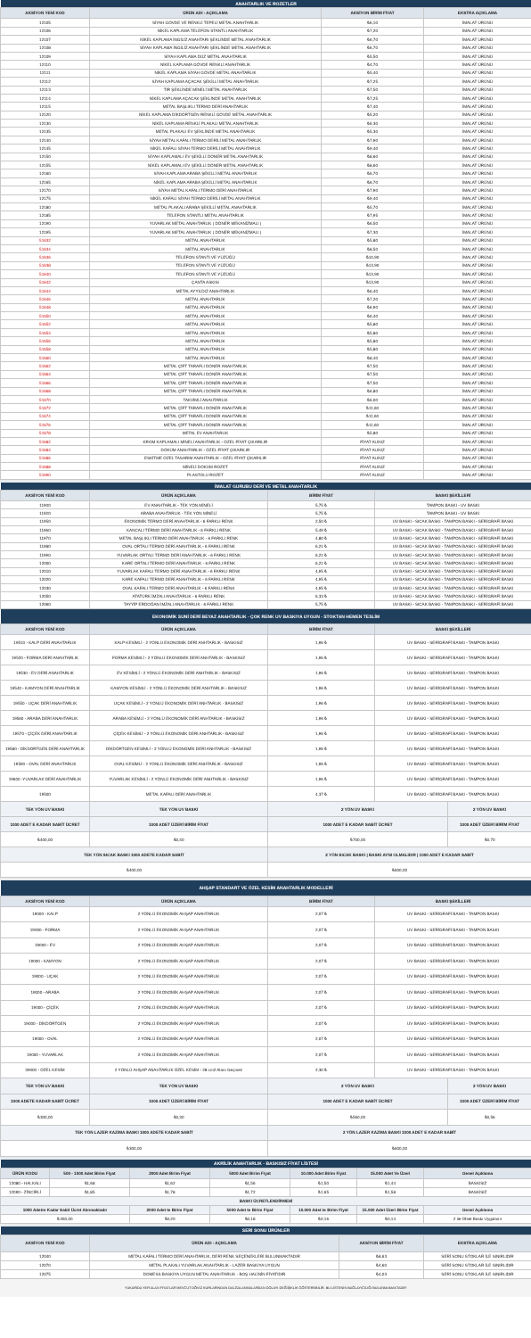| ANAHTARLIK VE ROZETLER | | | |
| AKSİYON YENİ KOD | ÜRÜN ADI - AÇIKLAMA | AKSİYON BİRİM FİYAT | EKSTRA AÇIKLAMA |
| 12105 | SİYAH GÖVDE VE RENKLİ TEPELİ METAL ANAHTARLIK | ₺6,10 | İMALAT ÜRÜNÜ |
| 12106 | NİKEL KAPLAMA TELEFON STANTLI ANAHTARLIK | ₺7,20 | İMALAT ÜRÜNÜ |
| 12107 | NİKEL KAPLAMA İNGİLİZ ANAHTARI ŞEKLİNDE METAL ANAHTARLIK | ₺6,70 | İMALAT ÜRÜNÜ |
| 12108 | SİYAH KAPLAMA İNGİLİZ ANAHTARI ŞEKLİNDE METAL ANAHTARLIK | ₺6,70 | İMALAT ÜRÜNÜ |
| 12109 | SİYAH KAPLAMA DÜZ METAL ANAHTARLIK | ₺5,50 | İMALAT ÜRÜNÜ |
| 12110 | NİKEL KAPLAMA GÖVDE RENKLİ ANAHTARLIK | ₺4,70 | İMALAT ÜRÜNÜ |
| 12111 | NİKEL KAPLAMA SİYAH GÖVDE METAL ANAHTARLIK | ₺5,40 | İMALAT ÜRÜNÜ |
| 12112 | SİYAH KAPLAMA AÇACAK ŞEKİLLİ METAL ANAHTARLIK | ₺7,25 | İMALAT ÜRÜNÜ |
| 12113 | TIR ŞEKLİNDE MİNELİ METAL ANAHTARLIK | ₺7,50 | İMALAT ÜRÜNÜ |
| 12114 | NİKEL KAPLAMA AÇACAK ŞEKLİNDE METAL ANAHTARLIK | ₺7,25 | İMALAT ÜRÜNÜ |
| 12115 | METAL BAŞLIKLI TERMO DERİ ANAHTARLIK | ₺7,40 | İMALAT ÜRÜNÜ |
| 12120 | NİKEL KAPLAMA DİKDÖRTGEN RENKLİ GÖVDE METAL ANAHTARLIK | ₺5,20 | İMALAT ÜRÜNÜ |
| 12130 | NİKEL KAPLAMA RENKLİ PLAKALI METAL ANAHTARLIK | ₺6,30 | İMALAT ÜRÜNÜ |
| 12135 | METAL PLAKALI EV ŞEKLİNDE METAL ANAHTARLIK | ₺5,30 | İMALAT ÜRÜNÜ |
| 12140 | SİYAH METAL KAFALI TERMO DERİLİ METAL ANAHTARLIK | ₺7,90 | İMALAT ÜRÜNÜ |
| 12145 | NİKEL KAFALI SİYAH TERMO DERİLİ METAL ANAHTARLIK | ₺9,40 | İMALAT ÜRÜNÜ |
| 12150 | SİYAH KAPLAMALI EV ŞEKİLLİ DÖNER METAL ANAHTARLIK | ₺8,60 | İMALAT ÜRÜNÜ |
| 12155 | NİKEL KAPLAMALI EV ŞEKİLLİ DÖNER METAL ANAHTARLIK | ₺8,60 | İMALAT ÜRÜNÜ |
| 12160 | SİYAH KAPLAMA ARABA ŞEKİLLİ METAL ANAHTARLIK | ₺6,70 | İMALAT ÜRÜNÜ |
| 12165 | NİKEL KAPLAMA ARABA ŞEKİLLİ METAL ANAHTARLIK | ₺6,70 | İMALAT ÜRÜNÜ |
| 12170 | SİYAH METAL KAFALI TERMO DERİ ANAHTARLIK | ₺7,90 | İMALAT ÜRÜNÜ |
| 12175 | NİKEL KAFALI SİYAH TERMO DERİLİ METAL ANAHTARLIK | ₺9,40 | İMALAT ÜRÜNÜ |
| 12180 | METAL PLAKALI ARABA ŞEKİLLİ METAL ANAHTARLIK | ₺5,70 | İMALAT ÜRÜNÜ |
| 12185 | TELEFON STANTLI METAL ANAHTARLIK | ₺7,95 | İMALAT ÜRÜNÜ |
| 12190 | YUVARLAK METAL ANAHTARLIK ( DÖNER MEKANİZMALI ) | ₺6,50 | İMALAT ÜRÜNÜ |
| 12195 | YUVARLAK METAL ANAHTARLIK ( DÖNER MEKANİZMALI ) | ₺7,30 | İMALAT ÜRÜNÜ |
| 51632 | METAL ANAHTARLIK | ₺5,80 | İMALAT ÜRÜNÜ |
| 51634 | METAL ANAHTARLIK | ₺8,50 | İMALAT ÜRÜNÜ |
| 51636 | TELEFON STANTI VE YÜZÜĞÜ | ₺10,90 | İMALAT ÜRÜNÜ |
| 51638 | TELEFON STANTI VE YÜZÜĞÜ | ₺13,90 | İMALAT ÜRÜNÜ |
| 51640 | TELEFON STANTI VE YÜZÜĞÜ | ₺13,90 | İMALAT ÜRÜNÜ |
| 51642 | ÇANTA ASKISI | ₺13,90 | İMALAT ÜRÜNÜ |
| 51644 | METAL AYYILDIZ ANAHTARLIK | ₺6,40 | İMALAT ÜRÜNÜ |
| 51646 | METAL ANAHTARLIK | ₺7,20 | İMALAT ÜRÜNÜ |
| 51648 | METAL ANAHTARLIK | ₺6,90 | İMALAT ÜRÜNÜ |
| 51650 | METAL ANAHTARLIK | ₺6,40 | İMALAT ÜRÜNÜ |
| 51652 | METAL ANAHTARLIK | ₺5,80 | İMALAT ÜRÜNÜ |
| 51654 | METAL ANAHTARLIK | ₺5,80 | İMALAT ÜRÜNÜ |
| 51656 | METAL ANAHTARLIK | ₺5,80 | İMALAT ÜRÜNÜ |
| 51658 | METAL ANAHTARLIK | ₺5,80 | İMALAT ÜRÜNÜ |
| 51660 | METAL ANAHTARLIK | ₺8,40 | İMALAT ÜRÜNÜ |
| 51662 | METAL ÇİFT TARAFLI DÖNER ANAHTARLIK | ₺7,50 | İMALAT ÜRÜNÜ |
| 51664 | METAL ÇİFT TARAFLI DÖNER ANAHTARLIK | ₺7,50 | İMALAT ÜRÜNÜ |
| 51666 | METAL ÇİFT TARAFLI DÖNER ANAHTARLIK | ₺7,50 | İMALAT ÜRÜNÜ |
| 51668 | METAL ÇİFT TARAFLI DÖNER ANAHTARLIK | ₺6,80 | İMALAT ÜRÜNÜ |
| 51670 | TAKVİMLİ ANAHTARLIK | ₺6,00 | İMALAT ÜRÜNÜ |
| 51672 | METAL ÇİFT TARAFLI DÖNER ANAHTARLIK | ₺11,60 | İMALAT ÜRÜNÜ |
| 51674 | METAL ÇİFT TARAFLI DÖNER ANAHTARLIK | ₺11,60 | İMALAT ÜRÜNÜ |
| 51676 | METAL ÇİFT TARAFLI DÖNER ANAHTARLIK | ₺11,60 | İMALAT ÜRÜNÜ |
| 51678 | METAL EV ANAHTARLIK | ₺5,80 | İMALAT ÜRÜNÜ |
| 51682 | KROM KAPLAMALI MİNELİ ANAHTARLIK - ÖZEL FİYAT ÇIKARILIR | FİYAT ALINIZ | İMALAT ÜRÜNÜ |
| 51684 | DÖKÜM ANAHTARLIK - ÖZEL FİYAT ÇIKARILIR | FİYAT ALINIZ | İMALAT ÜRÜNÜ |
| 51686 | ESKİTME ÖZEL TASARIM ANAHTARLIK - ÖZEL FİYAT ÇIKARILIR | FİYAT ALINIZ | İMALAT ÜRÜNÜ |
| 51688 | MİNELİ DÖKÜM ROZET | FİYAT ALINIZ | İMALAT ÜRÜNÜ |
| 51690 | PLASTOLU ROZET | FİYAT ALINIZ | İMALAT ÜRÜNÜ |
| İMALAT GURUBU DERİ VE METAL ANAHTARLIK | | | |
| AKSİYON YENİ KOD | ÜRÜN AÇIKLAMA | BİRİM FİYAT | BASKI ŞEKİLLERİ |
| 11900 | EV ANAHTARLIK - TEK YÖN MİNELİ | 5,75 ₺ | TAMPON BASKI - UV BASKI |
| 11920 | ARABA ANAHTARLIK - TEK YÖN MİNELİ | 5,75 ₺ | TAMPON BASKI - UV BASKI |
| 11950 | EKONOMİK TERMO DERİ ANAHTARLIK - 6 FARKLI RENK | 2,50 ₺ | UV BASKI - SICAK BASKI - TAMPON BASKI - SERİGRAFİ BASKI |
| 11960 | KANCALI TERMO DERİ ANAHTARLIK - 6 FARKLI RENK | 5,49 ₺ | UV BASKI - SICAK BASKI - TAMPON BASKI - SERİGRAFİ BASKI |
| 11970 | METAL BAŞLIKLI TERMO DERİ ANAHTARLIK - 6 FARKLI RENK | 4,80 ₺ | UV BASKI - SICAK BASKI - TAMPON BASKI - SERİGRAFİ BASKI |
| 11980 | OVAL ORTALI TERMO DERİ ANAHTARLIK - 6 FARKLI RENK | 6,21 ₺ | UV BASKI - SICAK BASKI - TAMPON BASKI - SERİGRAFİ BASKI |
| 11990 | YUVARLAK ORTALI TERMO DERİ ANAHTARLIK - 6 FARKLI RENK | 6,21 ₺ | UV BASKI - SICAK BASKI - TAMPON BASKI - SERİGRAFİ BASKI |
| 12000 | KARE ORTALI TERMO DERİ ANAHTARLIK - 6 FARKLI RENK | 6,21 ₺ | UV BASKI - SICAK BASKI - TAMPON BASKI - SERİGRAFİ BASKI |
| 12010 | YUVARLAK KAFALI TERMO DERİ ANAHTARLIK - 6 FARKLI RENK | 4,95 ₺ | UV BASKI - SICAK BASKI - TAMPON BASKI - SERİGRAFİ BASKI |
| 12020 | KARE KAFALI TERMO DERİ ANAHTARLIK - 6 FARKLI RENK | 4,95 ₺ | UV BASKI - SICAK BASKI - TAMPON BASKI - SERİGRAFİ BASKI |
| 12030 | OVAL KAFALI TERMO DERİ ANAHTARLIK - 6 FARKLI RENK | 4,95 ₺ | UV BASKI - SICAK BASKI - TAMPON BASKI - SERİGRAFİ BASKI |
| 12050 | ATATÜRK İMZALI ANAHTARLIK - 6 FARKLI RENK | 6,33 ₺ | UV BASKI - SICAK BASKI - TAMPON BASKI - SERİGRAFİ BASKI |
| 12060 | TAYYİP ERDOĞAN İMZALI ANAHTARLIK - 6 FARKLI RENK | 5,75 ₺ | UV BASKI - SICAK BASKI - TAMPON BASKI - SERİGRAFİ BASKI |
| EKONOMİK SUNİ DERİ BEYAZ ANAHTARLIK - ÇOK RENK UV BASKIYA UYGUN - STOKTAN HEMEN TESLİM | | | | |
| AKSİYON YENİ KOD | ÜRÜN AÇIKLAMA | BİRİM FİYAT | BASKI ŞEKİLLERİ | |
| 19510 - KALP DERİ ANAHTARLIK | KALP KESİMLİ - 2 YÖNLÜ EKONOMİK DERİ ANHTARLIK - BASKISIZ | 1,96 ₺ | UV BASKI - SERİGRAFİ BASKI - TAMPON BASKI | |
| 19520 - FORMA DERİ ANAHTARLIK | FORMA KESİMLİ - 2 YÖNLÜ EKONOMİK DERİ ANHTARLIK - BASKISIZ | 1,96 ₺ | UV BASKI - SERİGRAFİ BASKI - TAMPON BASKI | |
| 19530 - EV DERİ ANAHTARLIK | EV KESİMLİ - 2 YÖNLÜ EKONOMİK DERİ ANHTARLIK - BASKISIZ | 1,96 ₺ | UV BASKI - SERİGRAFİ BASKI - TAMPON BASKI | |
| 19540 - KAMYON DERİ ANAHTARLIK | KAMYON KESİMLİ - 2 YÖNLÜ EKONOMİK DERİ ANHTARLIK - BASKISIZ | 1,96 ₺ | UV BASKI - SERİGRAFİ BASKI - TAMPON BASKI | |
| 19550 - UÇAK DERİ ANAHTARLIK | UÇAK KESİMLİ - 2 YÖNLÜ EKONOMİK DERİ ANHTARLIK - BASKISIZ | 1,96 ₺ | UV BASKI - SERİGRAFİ BASKI - TAMPON BASKI | |
| 19560 - ARABA DERİ ANAHTARLIK | ARABA KESİMLİ - 2 YÖNLÜ EKONOMİK DERİ ANHTARLIK - BASKISIZ | 1,96 ₺ | UV BASKI - SERİGRAFİ BASKI - TAMPON BASKI | |
| 19570 - ÇİÇEK DERİ ANAHTARLIK | ÇİÇEK KESİMLİ - 2 YÖNLÜ EKONOMİK DERİ ANHTARLIK - BASKISIZ | 1,96 ₺ | UV BASKI - SERİGRAFİ BASKI - TAMPON BASKI | |
| 19580 - DİKDÖRTGEN DERİ ANAHTARLIK | DİKDÖRTGEN KESİMLİ - 2 YÖNLÜ EKONOMİK DERİ ANHTARLIK - BASKISIZ | 1,96 ₺ | UV BASKI - SERİGRAFİ BASKI - TAMPON BASKI | |
| 19590 - OVAL DERİ ANAHTARLIK | OVAL KESİMLİ - 2 YÖNLÜ EKONOMİK DERİ ANHTARLIK - BASKISIZ | 1,96 ₺ | UV BASKI - SERİGRAFİ BASKI - TAMPON BASKI | |
| 19600 -YUVARLAK DERİ ANAHTARLIK | YUVARLAK KESİMLİ - 2 YÖNLÜ EKONOMİK DERİ ANHTARLIK - BASKISIZ | 1,96 ₺ | UV BASKI - SERİGRAFİ BASKI - TAMPON BASKI | |
| 19500 | METAL KAFALI DERİ ANAHTARLIK | 4,37 ₺ | UV BASKI - SERİGRAFİ BASKI - TAMPON BASKI | |
| TEK YÖN UV BASKI | TEK YÖN UV BASKI | 2 YÖN UV BASKI | | 2 YÖN UV BASKI |
| 1000 ADET E KADAR SABİT ÜCRET | 1000 ADET ÜZERİ BİRİM FİYAT | 1000 ADET E KADAR SABİT ÜCRET | | 1000 ADET ÜZERİ BİRİM FİYAT |
| ₺400,00 | ₺0,40 | ₺700,00 | | ₺0,70 |
| TEK YÖN SICAK BASKI 1000 ADETE KADAR SABİT | | 2 YÖN SICAK BASKI / BASKI AYNI OLMALIDIR / 1000 ADET E KADAR SABİT | | |
| ₺400,00 | | ₺600,00 | | |
| AHŞAP STANDART VE ÖZEL KESİM ANAHTARLIK MODELLERİ | | | | |
| AKSİYON YENİ KOD | ÜRÜN AÇIKLAMA | BİRİM FİYAT | BASKI ŞEKİLLERİ | |
| 19000 - KALP | 2 YÖNLÜ EKONOMİK AHŞAP ANAHTARLIK | 2,07 ₺ | UV BASKI - SERİGRAFİ BASKI - TAMPON BASKI | |
| 19000 - FORMA | 2 YÖNLÜ EKONOMİK AHŞAP ANAHTARLIK | 2,07 ₺ | UV BASKI - SERİGRAFİ BASKI - TAMPON BASKI | |
| 19000 - EV | 2 YÖNLÜ EKONOMİK AHŞAP ANAHTARLIK | 2,07 ₺ | UV BASKI - SERİGRAFİ BASKI - TAMPON BASKI | |
| 19000 - KAMYON | 2 YÖNLÜ EKONOMİK AHŞAP ANAHTARLIK | 2,07 ₺ | UV BASKI - SERİGRAFİ BASKI - TAMPON BASKI | |
| 19000 - UÇAK | 2 YÖNLÜ EKONOMİK AHŞAP ANAHTARLIK | 2,07 ₺ | UV BASKI - SERİGRAFİ BASKI - TAMPON BASKI | |
| 19000 - ARABA | 2 YÖNLÜ EKONOMİK AHŞAP ANAHTARLIK | 2,07 ₺ | UV BASKI - SERİGRAFİ BASKI - TAMPON BASKI | |
| 19000 - ÇİÇEK | 2 YÖNLÜ EKONOMİK AHŞAP ANAHTARLIK | 2,07 ₺ | UV BASKI - SERİGRAFİ BASKI - TAMPON BASKI | |
| 19000 - DİKDÖRTGEN | 2 YÖNLÜ EKONOMİK AHŞAP ANAHTARLIK | 2,07 ₺ | UV BASKI - SERİGRAFİ BASKI - TAMPON BASKI | |
| 19000 - OVAL | 2 YÖNLÜ EKONOMİK AHŞAP ANAHTARLIK | 2,07 ₺ | UV BASKI - SERİGRAFİ BASKI - TAMPON BASKI | |
| 19000 - YUVARLAK | 2 YÖNLÜ EKONOMİK AHŞAP ANAHTARLIK | 2,07 ₺ | UV BASKI - SERİGRAFİ BASKI - TAMPON BASKI | |
| 39000 - ÖZEL KESİM | 2 YÖNLÜ AHŞAP ANAHTARLIK ÖZEL KESİM - 28 cm2 Alanı Geçmez | 2,30 ₺ | UV BASKI - SERİGRAFİ BASKI - TAMPON BASKI | |
| TEK YÖN UV BASKI | TEK YÖN UV BASKI | 2 YÖN UV BASKI | | 2 YÖN UV BASKI |
| 1000 ADETE KADAR SABİT ÜCRET | 1000 ADET ÜZERİ BİRİM FİYAT | 1000 ADET E KADAR SABİT ÜCRET | | 1000 ADET ÜZERİ BİRİM FİYAT |
| ₺300,00 | ₺0,30 | ₺560,00 | | ₺0,56 |
| TEK YÖN LAZER KAZIMA BASKI 1000 ADETE KADAR SABİT | | 2 YÖN LAZER KAZIMA BASKI 1000 ADET E KADAR SABİT | | |
| ₺300,00 | | ₺600,00 | | |
| AKRİLİK ANAHTARLIK - BASKISIZ FİYAT LİSTESİ | | | | | | |
| ÜRÜN KODU | 500 - 1000 Adet Birim Fiyat | 2000 Adet Birim Fiyat | 5000 Adet Birim Fiyat | 10.000 Adet Birim Fiyat | 15.000 Adet Ve Üzeri | Genel Açıklama |
| 12080 - HALKALI | ₺1,68 | ₺1,62 | ₺1,56 | ₺1,50 | ₺1,44 | BASKISIZ |
| 12090 - ZİNCİRLİ | ₺1,85 | ₺1,78 | ₺1,72 | ₺1,65 | ₺1,58 | BASKISIZ |
| BASKI ÜCRETLENDİRMESİ | | | | | | |
| 1000 Adetre Kadar Sabit Ücret Alınmaktadır | | 2000 Adet te Birim Fiyat | 5000 Adet te Birim Fiyat | 10.000 Adet te Birim Fiyat | 15.000 Adet Üzeri Birim Fiyat | Genel Açıklama |
| ₺260,00 | | ₺0,20 | ₺0,18 | ₺0,16 | ₺0,14 | 2 ile Ofset Baskı Uygulanır |
| SERİ SONU ÜRÜNLER | | | |
| AKSİYON YENİ KOD | ÜRÜN ADI - AÇIKLAMA | AKSİYON BİRİM FİYAT | EKSTRA AÇIKLAMA |
| 12040 | METAL KAFALI TERMO DERİ ANAHTARLIK, DERİ RENK SEÇENEKLERİ BULUNMAKTADIR | ₺8,63 | SERİ SONU STOKLAR İLE SINIRLIDIR |
| 12070 | METAL PLAKALI YUVARLAK ANAHTARLIK - LAZER BASKIYA UYGUN | ₺4,60 | SERİ SONU STOKLAR İLE SINIRLIDIR |
| 12075 | DOMESS BASKIYA UYGUN METAL ANAHTARLIK - BOŞ HALİNİN FİYATIDIR | ₺4,03 | SERİ SONU STOKLAR İLE SINIRLIDIR |
YUKARIDA YER ALAN FİYATLAR MEVCUT DÖVİZ KURLARINDAN DALGALANMALARDAN DOLAYI DEĞİŞİKLİK GÖSTEREBİLİR. BU LİSTENİN BAĞLAYICILIĞI BULUNMAMAKTADIR